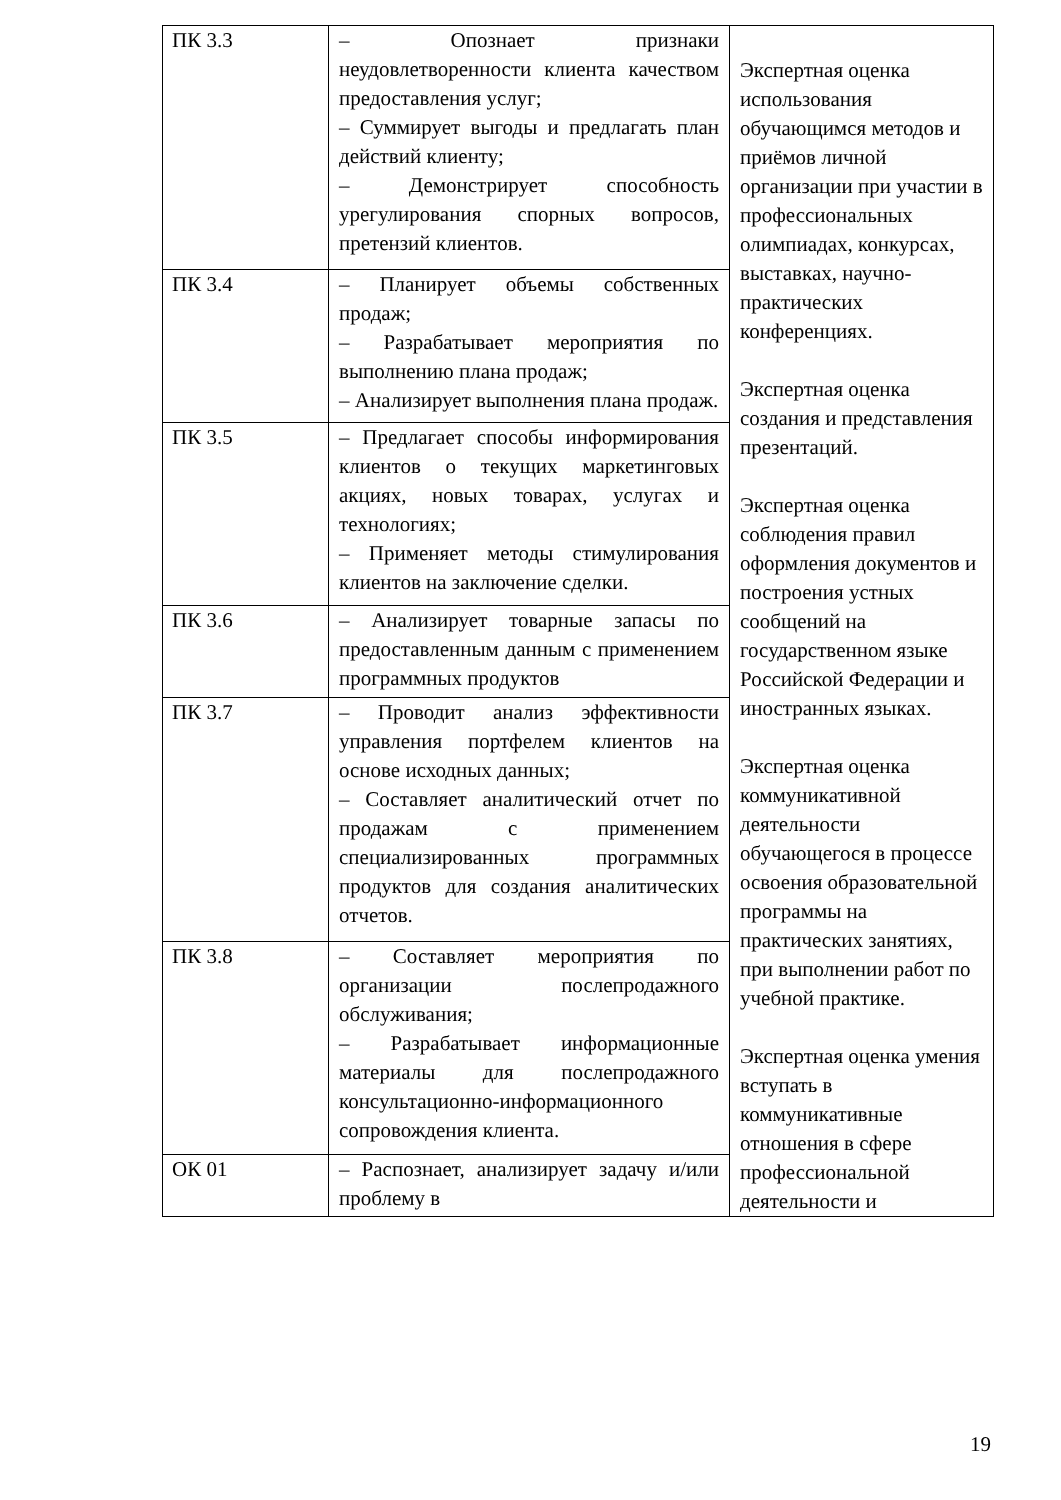| ПК 3.3 | – Опознает признаки неудовлетворенности клиента качеством предоставления услуг; – Суммирует выгоды и предлагать план действий клиенту; – Демонстрирует способность урегулирования спорных вопросов, претензий клиентов. | Экспертная оценка использования обучающимся методов и приёмов личной организации при участии в профессиональных олимпиадах, конкурсах, выставках, научно- практических конференциях. Экспертная оценка создания и представления презентаций. Экспертная оценка соблюдения правил оформления документов и построения устных сообщений на государственном языке Российской Федерации и иностранных языках. Экспертная оценка коммуникативной деятельности обучающегося в процессе освоения образовательной программы на практических занятиях, при выполнении работ по учебной практике. Экспертная оценка умения вступать в коммуникативные отношения в сфере профессиональной деятельности и |
| ПК 3.4 | – Планирует объемы собственных продаж; – Разрабатывает мероприятия по выполнению плана продаж; – Анализирует выполнения плана продаж. | |
| ПК 3.5 | – Предлагает способы информирования клиентов о текущих маркетинговых акциях, новых товарах, услугах и технологиях; – Применяет методы стимулирования клиентов на заключение сделки. | |
| ПК 3.6 | – Анализирует товарные запасы по предоставленным данным с применением программных продуктов | |
| ПК 3.7 | – Проводит анализ эффективности управления портфелем клиентов на основе исходных данных; – Составляет аналитический отчет по продажам с применением специализированных программных продуктов для создания аналитических отчетов. | |
| ПК 3.8 | – Составляет мероприятия по организации послепродажного обслуживания; – Разрабатывает информационные материалы для послепродажного консультационно-информационного сопровождения клиента. | |
| ОК 01 | – Распознает, анализирует задачу и/или проблему в | |
19